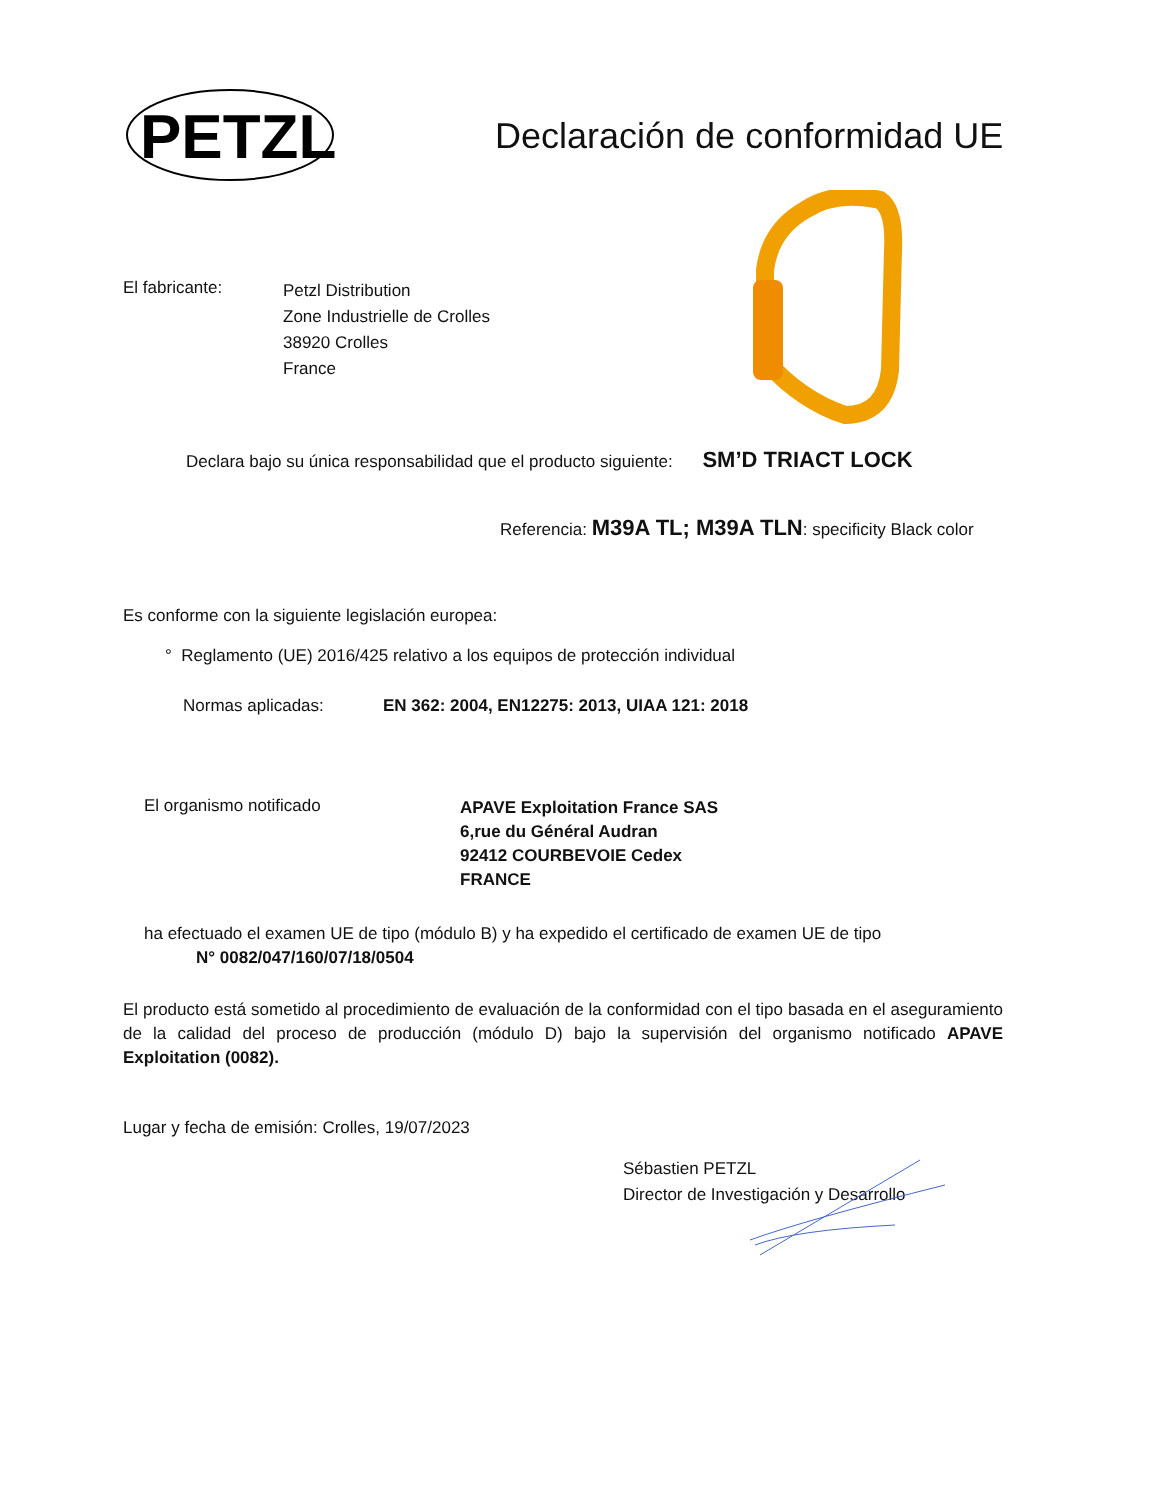PETZL
Declaración de conformidad UE
El fabricante:
Petzl Distribution
Zone Industrielle de Crolles
38920 Crolles
France
Declara bajo su única responsabilidad que el producto siguiente: SM’D TRIACT LOCK
Referencia: M39A TL; M39A TLN: specificity Black color
Es conforme con la siguiente legislación europea:
° Reglamento (UE) 2016/425 relativo a los equipos de protección individual
Normas aplicadas: EN 362: 2004, EN12275: 2013, UIAA 121: 2018
El organismo notificado
APAVE Exploitation France SAS
6,rue du Général Audran
92412 COURBEVOIE Cedex
FRANCE
ha efectuado el examen UE de tipo (módulo B) y ha expedido el certificado de examen UE de tipo
N° 0082/047/160/07/18/0504
El producto está sometido al procedimiento de evaluación de la conformidad con el tipo basada en el aseguramiento de la calidad del proceso de producción (módulo D) bajo la supervisión del organismo notificado APAVE Exploitation (0082).
Lugar y fecha de emisión: Crolles, 19/07/2023
Sébastien PETZL
Director de Investigación y Desarrollo